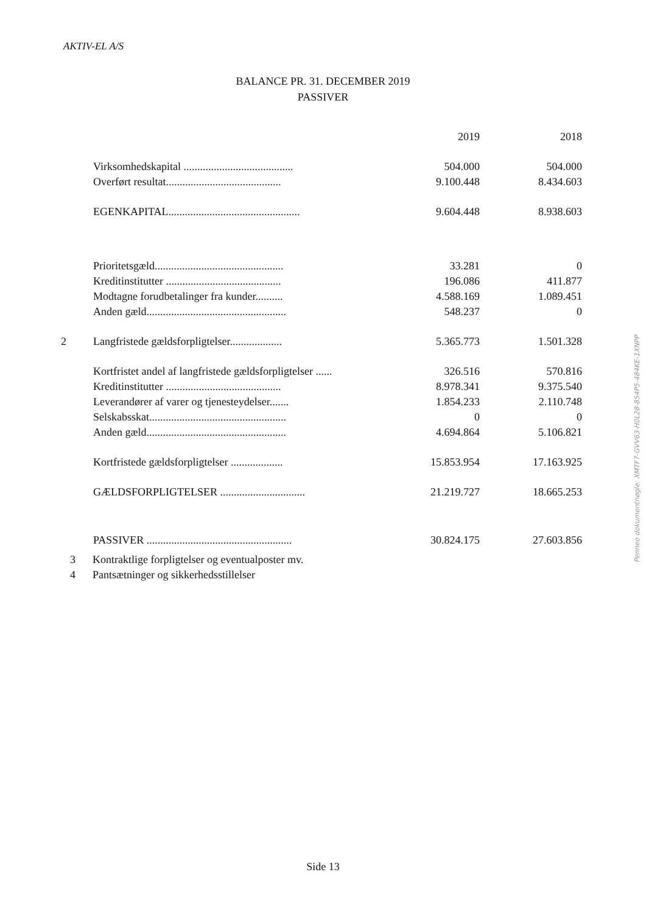AKTIV-EL A/S
BALANCE PR. 31. DECEMBER 2019
PASSIVER
| | | 2019 | 2018 |
| --- | --- | --- | --- |
| | Virksomhedskapital ........................................ | 504.000 | 504.000 |
| | Overført resultat.......................................... | 9.100.448 | 8.434.603 |
| | EGENKAPITAL................................................ | 9.604.448 | 8.938.603 |
| | Prioritetsgæld............................................... | 33.281 | 0 |
| | Kreditinstitutter .......................................... | 196.086 | 411.877 |
| | Modtagne forudbetalinger fra kunder.......... | 4.588.169 | 1.089.451 |
| | Anden gæld................................................... | 548.237 | 0 |
| 2 | Langfristede gældsforpligtelser................... | 5.365.773 | 1.501.328 |
| | Kortfristet andel af langfristede gældsforpligtelser ...... | 326.516 | 570.816 |
| | Kreditinstitutter .......................................... | 8.978.341 | 9.375.540 |
| | Leverandører af varer og tjenesteydelser....... | 1.854.233 | 2.110.748 |
| | Selskabsskat.................................................. | 0 | 0 |
| | Anden gæld................................................... | 4.694.864 | 5.106.821 |
| | Kortfristede gældsforpligtelser ................... | 15.853.954 | 17.163.925 |
| | GÆLDSFORPLIGTELSER ............................... | 21.219.727 | 18.665.253 |
| | PASSIVER ..................................................... | 30.824.175 | 27.603.856 |
3 Kontraktlige forpligtelser og eventualposter mv.
4 Pantsætninger og sikkerhedsstillelser
Side 13
Penneo dokumentnøgle: XMTF7-GVV63-H0L28-854P5-484KE-1XNPP